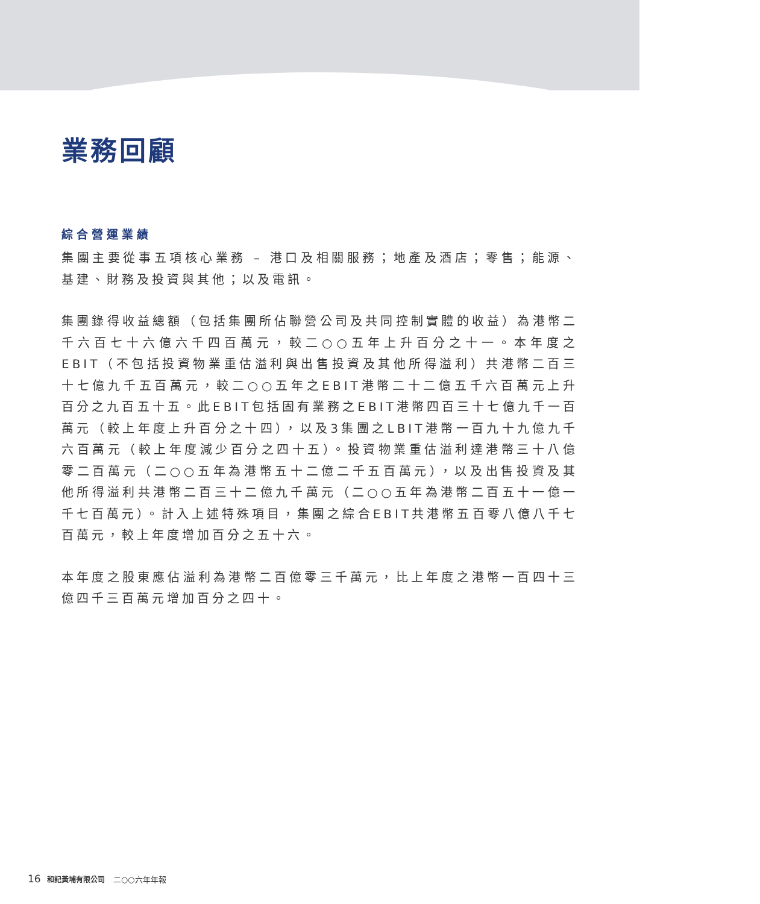業務回顧
綜合營運業績
集團主要從事五項核心業務 – 港口及相關服務；地產及酒店；零售；能源、基建、財務及投資與其他；以及電訊。
集團錄得收益總額（包括集團所佔聯營公司及共同控制實體的收益）為港幣二千六百七十六億六千四百萬元，較二○○五年上升百分之十一。本年度之EBIT（不包括投資物業重估溢利與出售投資及其他所得溢利）共港幣二百三十七億九千五百萬元，較二○○五年之EBIT港幣二十二億五千六百萬元上升百分之九百五十五。此EBIT包括固有業務之EBIT港幣四百三十七億九千一百萬元（較上年度上升百分之十四），以及3集團之LBIT港幣一百九十九億九千六百萬元（較上年度減少百分之四十五）。投資物業重估溢利達港幣三十八億零二百萬元（二○○五年為港幣五十二億二千五百萬元），以及出售投資及其他所得溢利共港幣二百三十二億九千萬元（二○○五年為港幣二百五十一億一千七百萬元）。計入上述特殊項目，集團之綜合EBIT共港幣五百零八億八千七百萬元，較上年度增加百分之五十六。
本年度之股東應佔溢利為港幣二百億零三千萬元，比上年度之港幣一百四十三億四千三百萬元增加百分之四十。
16 和記黃埔有限公司 二○○六年年報